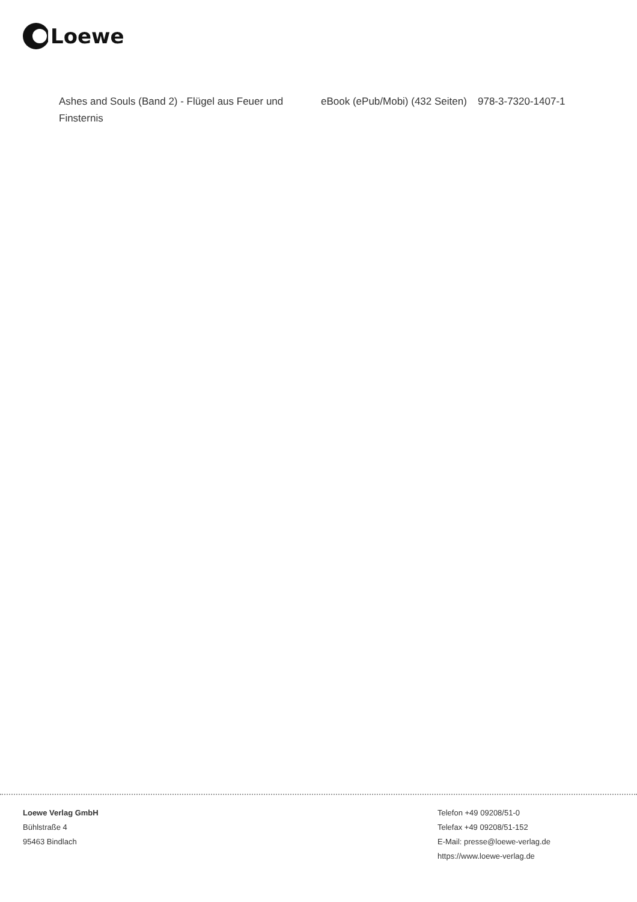Loewe
| Ashes and Souls (Band 2) - Flügel aus Feuer und Finsternis | eBook (ePub/Mobi) (432 Seiten) | 978-3-7320-1407-1 |
Loewe Verlag GmbH
Bühlstraße 4
95463 Bindlach
Telefon +49 09208/51-0
Telefax +49 09208/51-152
E-Mail: presse@loewe-verlag.de
https://www.loewe-verlag.de